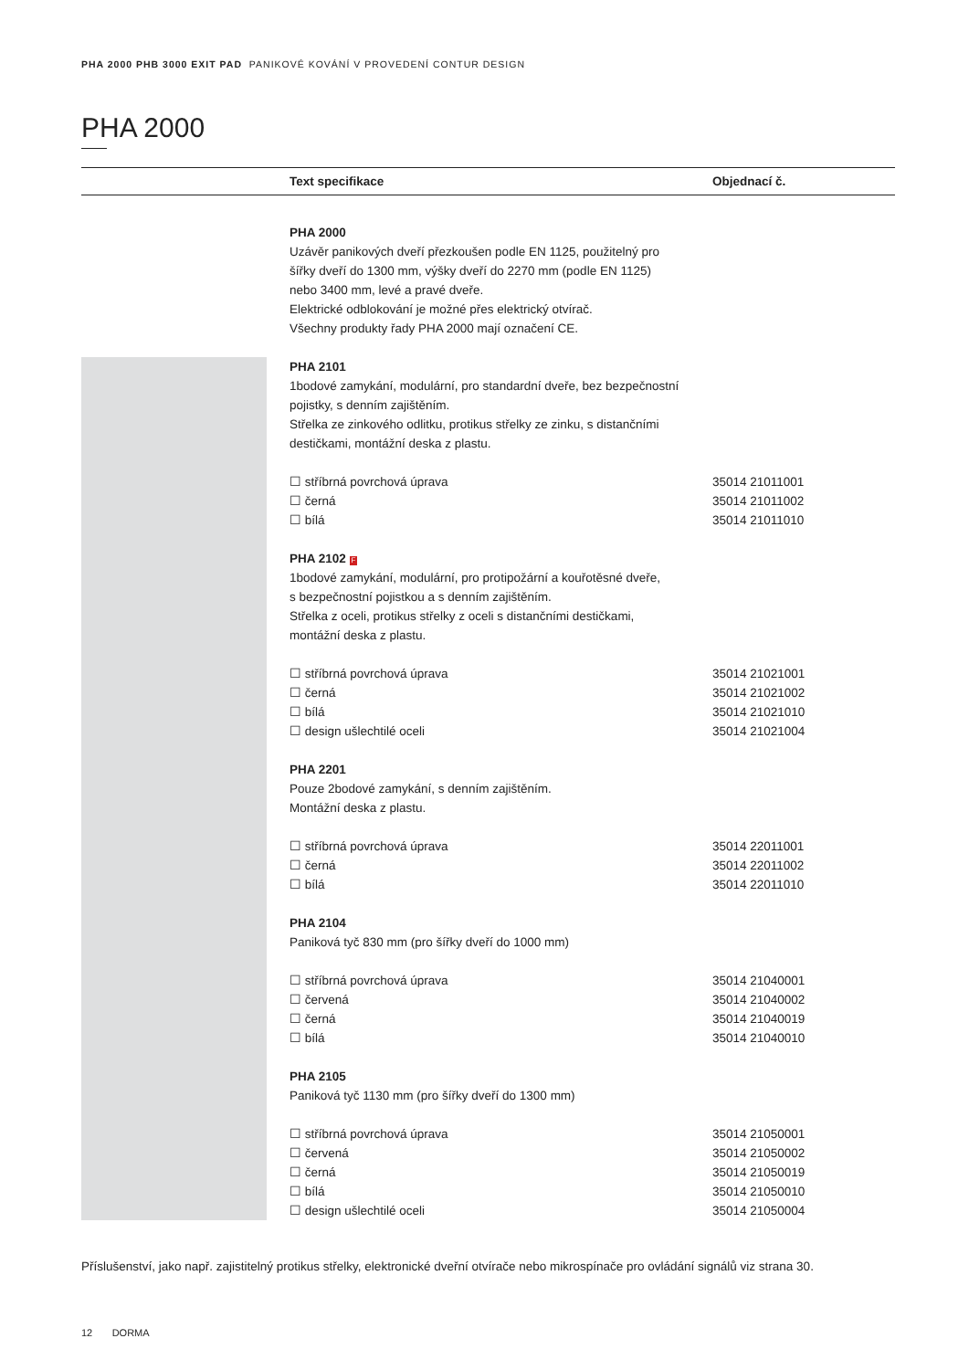PHA 2000 PHB 3000 EXIT PAD PANIKOVÉ KOVÁNÍ V PROVEDENÍ CONTUR DESIGN
PHA 2000
| | | Text specifikace | Objednací č. |
| --- | --- | --- | --- |
| | | PHA 2000 Uzávěr panikových dveří přezkoušen podle EN 1125, použitelný pro šířky dveří do 1300 mm, výšky dveří do 2270 mm (podle EN 1125) nebo 3400 mm, levé a pravé dveře. Elektrické odblokování je možné přes elektrický otvírač. Všechny produkty řady PHA 2000 mají označení CE. | |
| | | PHA 2101 1bodové zamykání, modulární, pro standardní dveře, bez bezpečnostní pojistky, s denním zajištěním. Střelka ze zinkového odlitku, protikus střelky ze zinku, s distančními destičkami, montážní deska z plastu. ☐ stříbrná povrchová úprava ☐ černá ☐ bílá | 35014 21011001 35014 21011002 35014 21011010 |
| | | PHA 2102 F 1bodové zamykání, modulární, pro protipožární a kouřotěsné dveře, s bezpečnostní pojistkou a s denním zajištěním. Střelka z oceli, protikus střelky z oceli s distančními destičkami, montážní deska z plastu. ☐ stříbrná povrchová úprava ☐ černá ☐ bílá ☐ design ušlechtilé oceli | 35014 21021001 35014 21021002 35014 21021010 35014 21021004 |
| | | PHA 2201 Pouze 2bodové zamykání, s denním zajištěním. Montážní deska z plastu. ☐ stříbrná povrchová úprava ☐ černá ☐ bílá | 35014 22011001 35014 22011002 35014 22011010 |
| | | PHA 2104 Paniková tyč 830 mm (pro šířky dveří do 1000 mm) ☐ stříbrná povrchová úprava ☐ červená ☐ černá ☐ bílá | 35014 21040001 35014 21040002 35014 21040019 35014 21040010 |
| | | PHA 2105 Paniková tyč 1130 mm (pro šířky dveří do 1300 mm) ☐ stříbrná povrchová úprava ☐ červená ☐ černá ☐ bílá ☐ design ušlechtilé oceli | 35014 21050001 35014 21050002 35014 21050019 35014 21050010 35014 21050004 |
Příslušenství, jako např. zajistitelný protikus střelky, elektronické dveřní otvírače nebo mikrospínače pro ovládání signálů viz strana 30.
12 DORMA